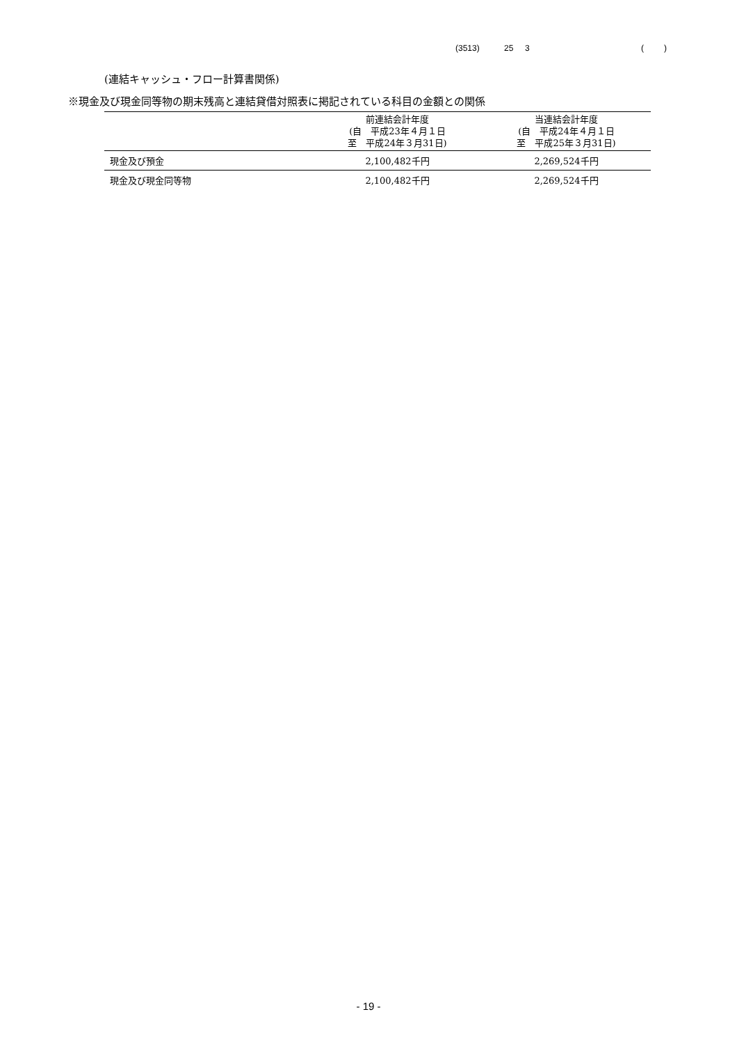(3513) 25 3 ( )
(連結キャッシュ・フロー計算書関係)
※現金及び現金同等物の期末残高と連結貸借対照表に掲記されている科目の金額との関係
| | 前連結会計年度 (自 平成23年４月１日 至 平成24年３月31日) | 当連結会計年度 (自 平成24年４月１日 至 平成25年３月31日) |
| --- | --- | --- |
| 現金及び預金 | 2,100,482千円 | 2,269,524千円 |
| 現金及び現金同等物 | 2,100,482千円 | 2,269,524千円 |
- 19 -